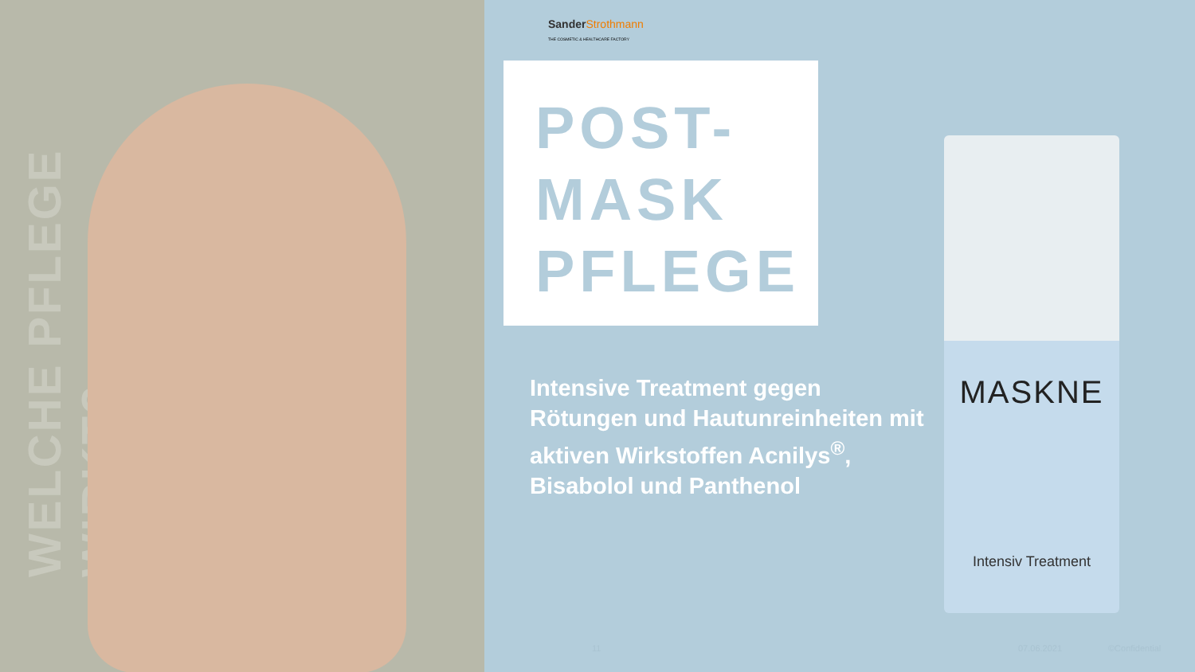WELCHE PFLEGE WIRKT?
Sander Strothmann
THE COSMETIC & HEALTHCARE FACTORY
POST-
MASK
PFLEGE
Intensive Treatment gegen Rötungen und Hautunreinheiten mit aktiven Wirkstoffen Acnilys<sup>®</sup>, Bisabolol und Panthenol
MASKNE
Intensiv Treatment
11 07.06.2021 ©Confidential